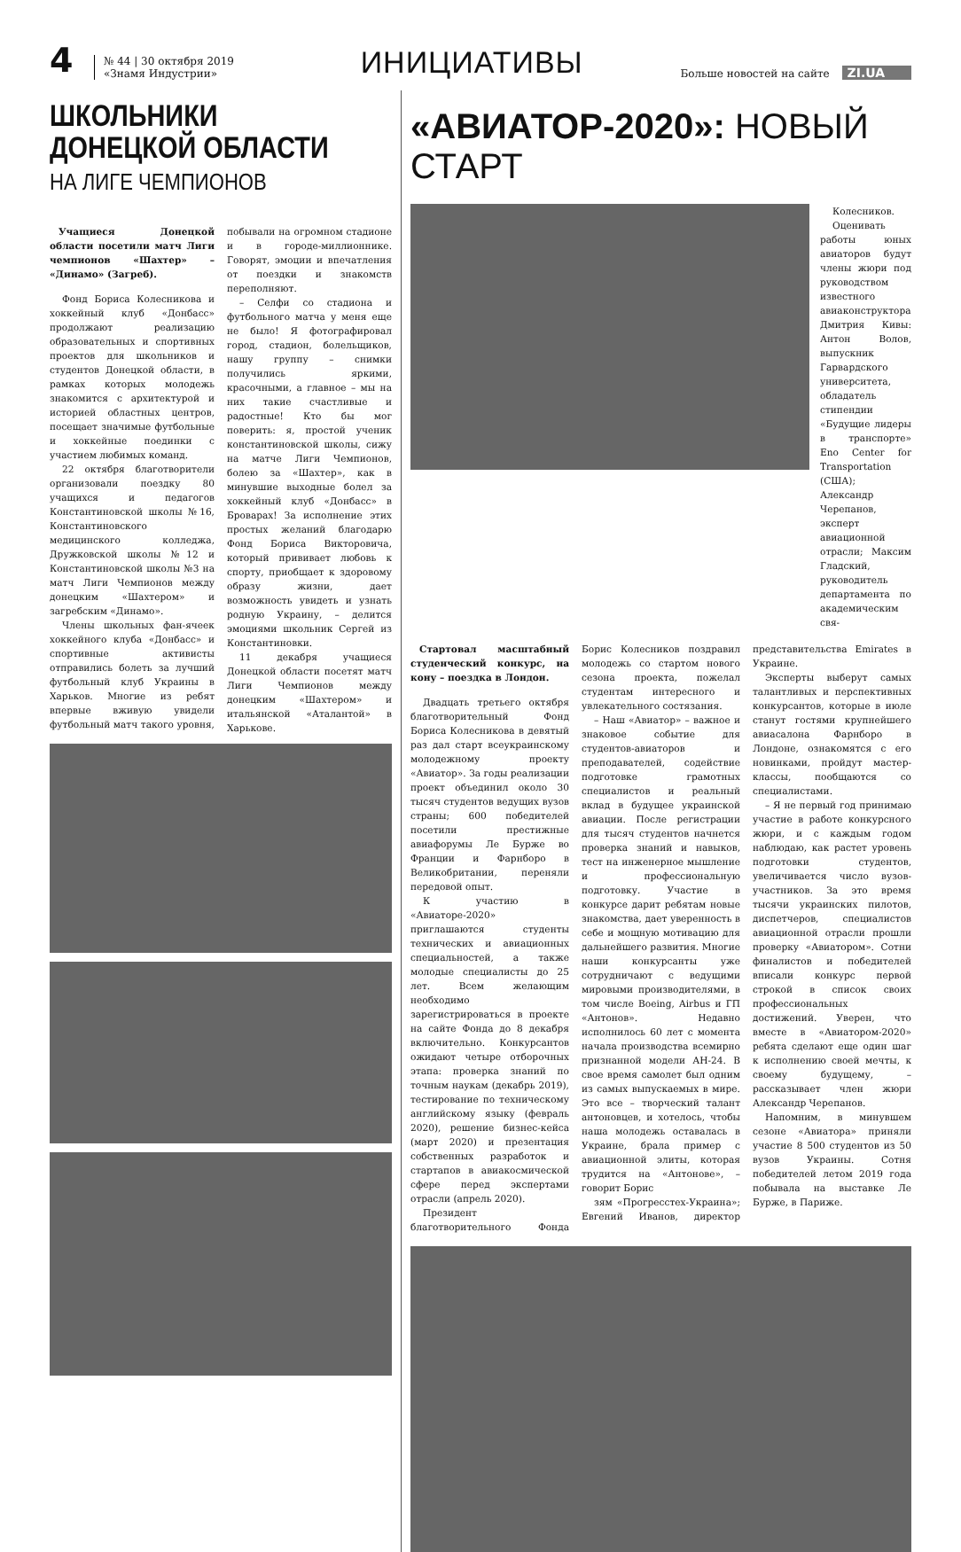4
№ 44 | 30 октября 2019
«Знамя Индустрии»
ИНИЦИАТИВЫ
Больше новостей на сайте ZI.UA
ШКОЛЬНИКИ ДОНЕЦКОЙ ОБЛАСТИ НА ЛИГЕ ЧЕМПИОНОВ
Учащиеся Донецкой области посетили матч Лиги чемпионов «Шахтер» – «Динамо» (Загреб).
Фонд Бориса Колесникова и хоккейный клуб «Донбасс» продолжают реализацию образовательных и спортивных проектов для школьников и студентов Донецкой области, в рамках которых молодежь знакомится с архитектурой и историей областных центров, посещает значимые футбольные и хоккейные поединки с участием любимых команд.
22 октября благотворители организовали поездку 80 учащихся и педагогов Константиновской школы №16, Константиновского медицинского колледжа, Дружковской школы №12 и Константиновской школы №3 на матч Лиги Чемпионов между донецким «Шахтером» и загребским «Динамо».
Члены школьных фан-ячеек хоккейного клуба «Донбасс» и спортивные активисты отправились болеть за лучший футбольный клуб Украины в Харьков. Многие из ребят впервые вживую увидели футбольный матч такого уровня, побывали на огромном стадионе и в городе-миллионнике. Говорят, эмоции и впечатления от поездки и знакомств переполняют.
– Селфи со стадиона и футбольного матча у меня еще не было! Я фотографировал город, стадион, болельщиков, нашу группу – снимки получились яркими, красочными, а главное – мы на них такие счастливые и радостные! Кто бы мог поверить: я, простой ученик константиновской школы, сижу на матче Лиги Чемпионов, болею за «Шахтер», как в минувшие выходные болел за хоккейный клуб «Донбасс» в Броварах! За исполнение этих простых желаний благодарю Фонд Бориса Викторовича, который прививает любовь к спорту, приобщает к здоровому образу жизни, дает возможность увидеть и узнать родную Украину, – делится эмоциями школьник Сергей из Константиновки.
11 декабря учащиеся Донецкой области посетят матч Лиги Чемпионов между донецким «Шахтером» и итальянской «Аталантой» в Харькове.
«АВИАТОР-2020»: НОВЫЙ СТАРТ
Колесников.
Оценивать работы юных авиаторов будут члены жюри под руководством известного авиаконструктора Дмитрия Кивы: Антон Волов, выпускник Гарвардского университета, обладатель стипендии «Будущие лидеры в транспорте» Eno Center for Transportation (США); Александр Черепанов, эксперт авиационной отрасли; Максим Гладский, руководитель департамента по академическим свя-
Стартовал масштабный студенческий конкурс, на кону – поездка в Лондон.
Двадцать третьего октября благотворительный Фонд Бориса Колесникова в девятый раз дал старт всеукраинскому молодежному проекту «Авиатор». За годы реализации проект объединил около 30 тысяч студентов ведущих вузов страны; 600 победителей посетили престижные авиафорумы Ле Бурже во Франции и Фарнборо в Великобритании, переняли передовой опыт.
К участию в «Авиаторе-2020» приглашаются студенты технических и авиационных специальностей, а также молодые специалисты до 25 лет. Всем желающим необходимо зарегистрироваться в проекте на сайте Фонда до 8 декабря включительно. Конкурсантов ожидают четыре отборочных этапа: проверка знаний по точным наукам (декабрь 2019), тестирование по техническому английскому языку (февраль 2020), решение бизнес-кейса (март 2020) и презентация собственных разработок и стартапов в авиакосмической сфере перед экспертами отрасли (апрель 2020).
Президент благотворительного Фонда Борис Колесников поздравил молодежь со стартом нового сезона проекта, пожелал студентам интересного и увлекательного состязания.
– Наш «Авиатор» – важное и знаковое событие для студентов-авиаторов и преподавателей, содействие подготовке грамотных специалистов и реальный вклад в будущее украинской авиации. После регистрации для тысяч студентов начнется проверка знаний и навыков, тест на инженерное мышление и профессиональную подготовку. Участие в конкурсе дарит ребятам новые знакомства, дает уверенность в себе и мощную мотивацию для дальнейшего развития. Многие наши конкурсанты уже сотрудничают с ведущими мировыми производителями, в том числе Boeing, Airbus и ГП «Антонов». Недавно исполнилось 60 лет с момента начала производства всемирно признанной модели АН-24. В свое время самолет был одним из самых выпускаемых в мире. Это все – творческий талант антоновцев, и хотелось, чтобы наша молодежь оставалась в Украине, брала пример с авиационной элиты, которая трудится на «Антонове», – говорит Борис
зям «Прогресстех-Украина»; Евгений Иванов, директор представительства Emirates в Украине.
Эксперты выберут самых талантливых и перспективных конкурсантов, которые в июле станут гостями крупнейшего авиасалона Фарнборо в Лондоне, ознакомятся с его новинками, пройдут мастер-классы, пообщаются со специалистами.
– Я не первый год принимаю участие в работе конкурсного жюри, и с каждым годом наблюдаю, как растет уровень подготовки студентов, увеличивается число вузов-участников. За это время тысячи украинских пилотов, диспетчеров, специалистов авиационной отрасли прошли проверку «Авиатором». Сотни финалистов и победителей вписали конкурс первой строкой в список своих профессиональных достижений. Уверен, что вместе в «Авиатором-2020» ребята сделают еще один шаг к исполнению своей мечты, к своему будущему, – рассказывает член жюри Александр Черепанов.
Напомним, в минувшем сезоне «Авиатора» приняли участие 8 500 студентов из 50 вузов Украины. Сотня победителей летом 2019 года побывала на выставке Ле Бурже, в Париже.